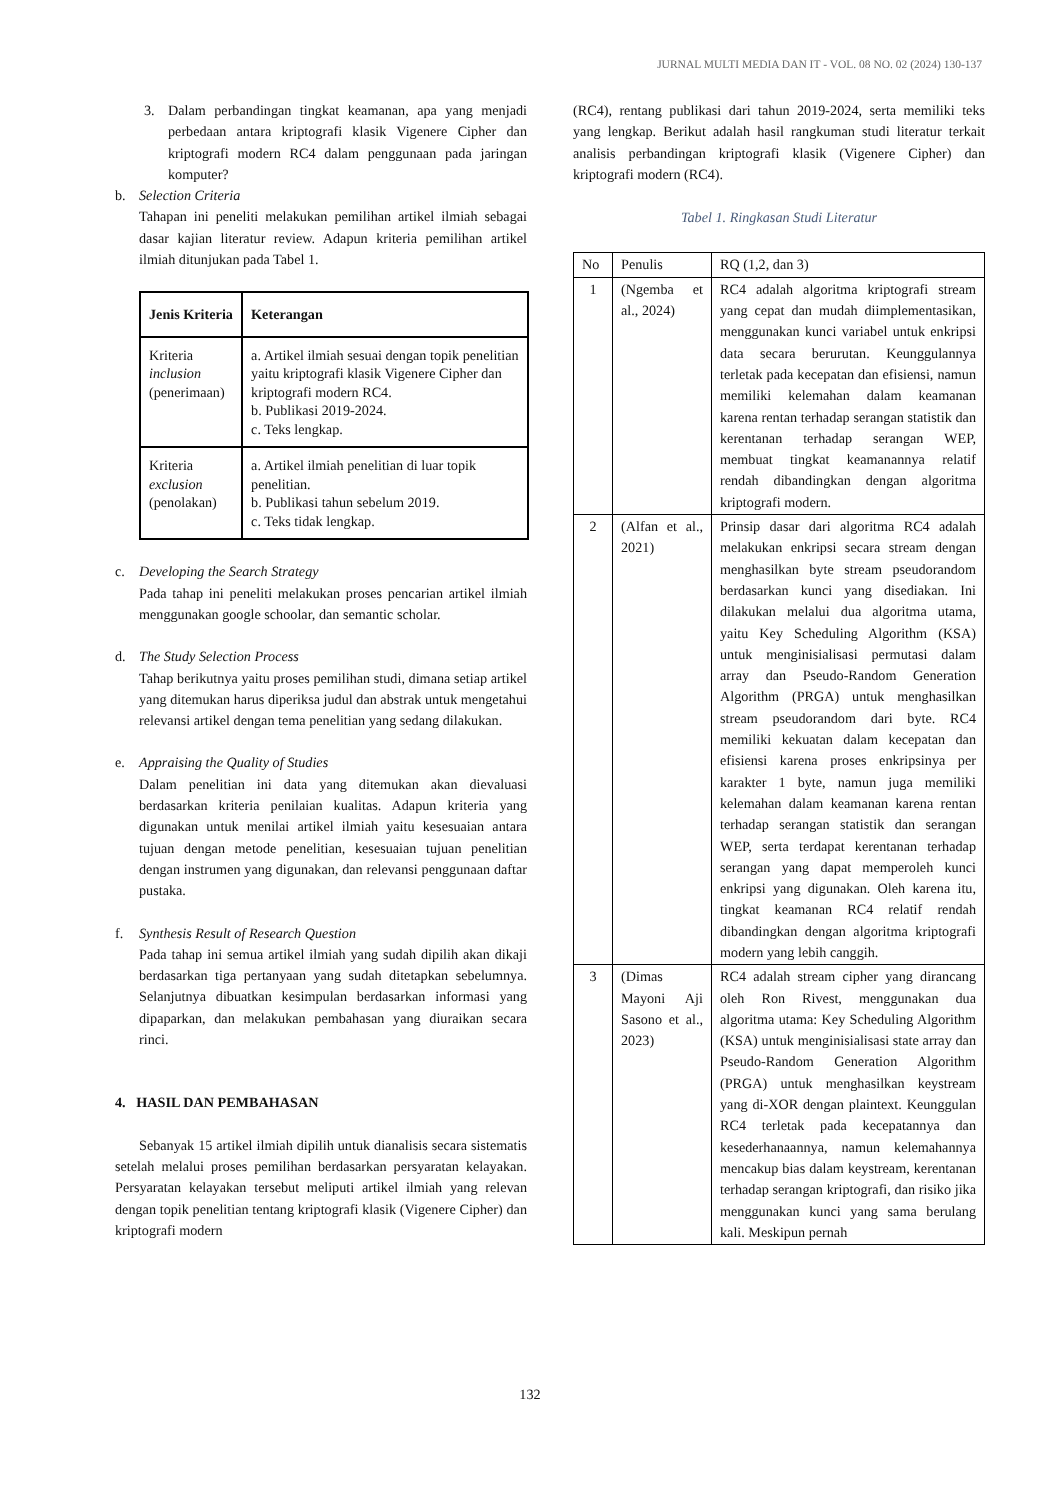JURNAL MULTI MEDIA DAN IT - VOL. 08 NO. 02 (2024) 130-137
3. Dalam perbandingan tingkat keamanan, apa yang menjadi perbedaan antara kriptografi klasik Vigenere Cipher dan kriptografi modern RC4 dalam penggunaan pada jaringan komputer?
b. Selection Criteria
Tahapan ini peneliti melakukan pemilihan artikel ilmiah sebagai dasar kajian literatur review. Adapun kriteria pemilihan artikel ilmiah ditunjukan pada Tabel 1.
| Jenis Kriteria | Keterangan |
| --- | --- |
| Kriteria inclusion (penerimaan) | a. Artikel ilmiah sesuai dengan topik penelitian yaitu kriptografi klasik Vigenere Cipher dan kriptografi modern RC4. b. Publikasi 2019-2024. c. Teks lengkap. |
| Kriteria exclusion (penolakan) | a. Artikel ilmiah penelitian di luar topik penelitian. b. Publikasi tahun sebelum 2019. c. Teks tidak lengkap. |
c. Developing the Search Strategy
Pada tahap ini peneliti melakukan proses pencarian artikel ilmiah menggunakan google schoolar, dan semantic scholar.
d. The Study Selection Process
Tahap berikutnya yaitu proses pemilihan studi, dimana setiap artikel yang ditemukan harus diperiksa judul dan abstrak untuk mengetahui relevansi artikel dengan tema penelitian yang sedang dilakukan.
e. Appraising the Quality of Studies
Dalam penelitian ini data yang ditemukan akan dievaluasi berdasarkan kriteria penilaian kualitas. Adapun kriteria yang digunakan untuk menilai artikel ilmiah yaitu kesesuaian antara tujuan dengan metode penelitian, kesesuaian tujuan penelitian dengan instrumen yang digunakan, dan relevansi penggunaan daftar pustaka.
f. Synthesis Result of Research Question
Pada tahap ini semua artikel ilmiah yang sudah dipilih akan dikaji berdasarkan tiga pertanyaan yang sudah ditetapkan sebelumnya. Selanjutnya dibuatkan kesimpulan berdasarkan informasi yang dipaparkan, dan melakukan pembahasan yang diuraikan secara rinci.
4. HASIL DAN PEMBAHASAN
Sebanyak 15 artikel ilmiah dipilih untuk dianalisis secara sistematis setelah melalui proses pemilihan berdasarkan persyaratan kelayakan. Persyaratan kelayakan tersebut meliputi artikel ilmiah yang relevan dengan topik penelitian tentang kriptografi klasik (Vigenere Cipher) dan kriptografi modern
(RC4), rentang publikasi dari tahun 2019-2024, serta memiliki teks yang lengkap. Berikut adalah hasil rangkuman studi literatur terkait analisis perbandingan kriptografi klasik (Vigenere Cipher) dan kriptografi modern (RC4).
Tabel 1. Ringkasan Studi Literatur
| No | Penulis | RQ (1,2, dan 3) |
| 1 | (Ngemba et al., 2024) | RC4 adalah algoritma kriptografi stream yang cepat dan mudah diimplementasikan, menggunakan kunci variabel untuk enkripsi data secara berurutan. Keunggulannya terletak pada kecepatan dan efisiensi, namun memiliki kelemahan dalam keamanan karena rentan terhadap serangan statistik dan kerentanan terhadap serangan WEP, membuat tingkat keamanannya relatif rendah dibandingkan dengan algoritma kriptografi modern. |
| 2 | (Alfan et al., 2021) | Prinsip dasar dari algoritma RC4 adalah melakukan enkripsi secara stream dengan menghasilkan byte stream pseudorandom berdasarkan kunci yang disediakan. Ini dilakukan melalui dua algoritma utama, yaitu Key Scheduling Algorithm (KSA) untuk menginisialisasi permutasi dalam array dan Pseudo-Random Generation Algorithm (PRGA) untuk menghasilkan stream pseudorandom dari byte. RC4 memiliki kekuatan dalam kecepatan dan efisiensi karena proses enkripsinya per karakter 1 byte, namun juga memiliki kelemahan dalam keamanan karena rentan terhadap serangan statistik dan serangan WEP, serta terdapat kerentanan terhadap serangan yang dapat memperoleh kunci enkripsi yang digunakan. Oleh karena itu, tingkat keamanan RC4 relatif rendah dibandingkan dengan algoritma kriptografi modern yang lebih canggih. |
| 3 | (Dimas Mayoni Aji Sasono et al., 2023) | RC4 adalah stream cipher yang dirancang oleh Ron Rivest, menggunakan dua algoritma utama: Key Scheduling Algorithm (KSA) untuk menginisialisasi state array dan Pseudo-Random Generation Algorithm (PRGA) untuk menghasilkan keystream yang di-XOR dengan plaintext. Keunggulan RC4 terletak pada kecepatannya dan kesederhanaannya, namun kelemahannya mencakup bias dalam keystream, kerentanan terhadap serangan kriptografi, dan risiko jika menggunakan kunci yang sama berulang kali. Meskipun pernah |
132